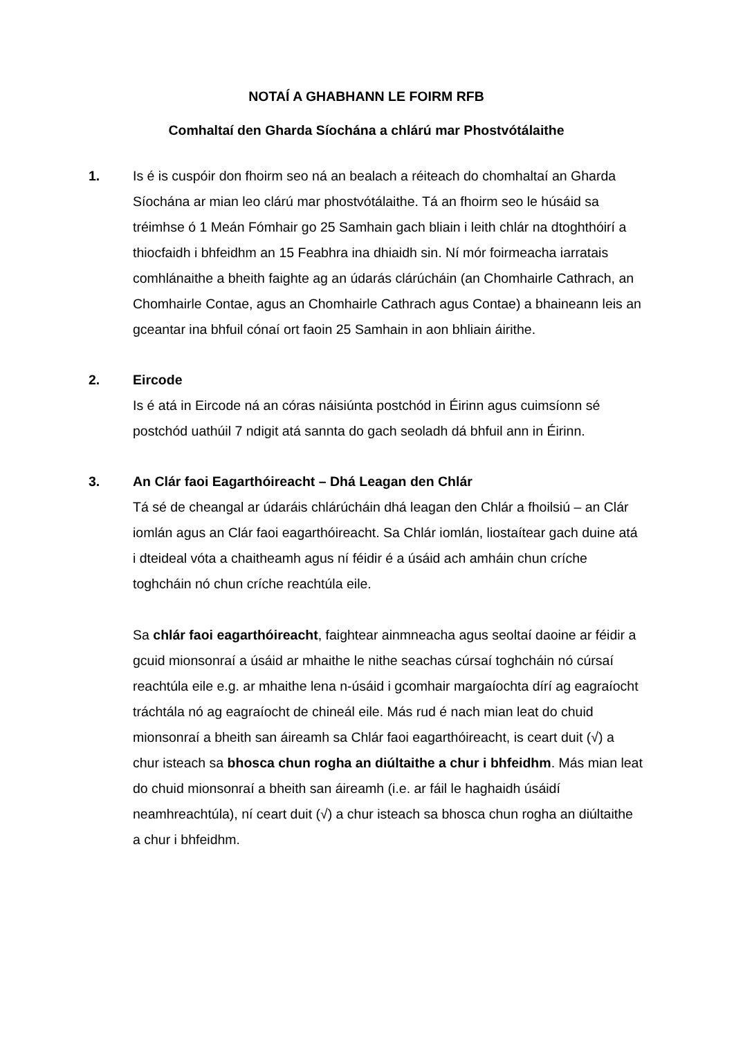NOTAÍ A GHABHANN LE FOIRM RFB
Comhaltaí den Gharda Síochána a chlárú mar Phostvótálaithe
1. Is é is cuspóir don fhoirm seo ná an bealach a réiteach do chomhaltaí an Gharda Síochána ar mian leo clárú mar phostvótálaithe. Tá an fhoirm seo le húsáid sa tréimhse ó 1 Meán Fómhair go 25 Samhain gach bliain i leith chlár na dtoghthóirí a thiocfaidh i bhfeidhm an 15 Feabhra ina dhiaidh sin. Ní mór foirmeacha iarratais comhlánaithe a bheith faighte ag an údarás clárúcháin (an Chomhairle Cathrach, an Chomhairle Contae, agus an Chomhairle Cathrach agus Contae) a bhaineann leis an gceantar ina bhfuil cónaí ort faoin 25 Samhain in aon bhliain áirithe.
2. Eircode
Is é atá in Eircode ná an córas náisiúnta postchód in Éirinn agus cuimsíonn sé postchód uathúil 7 ndigit atá sannta do gach seoladh dá bhfuil ann in Éirinn.
3. An Clár faoi Eagarthóireacht – Dhá Leagan den Chlár
Tá sé de cheangal ar údaráis chlárúcháin dhá leagan den Chlár a fhoilsiú – an Clár iomlán agus an Clár faoi eagarthóireacht. Sa Chlár iomlán, liostaítear gach duine atá i dteideal vóta a chaitheamh agus ní féidir é a úsáid ach amháin chun críche toghcháin nó chun críche reachtúla eile.
Sa chlár faoi eagarthóireacht, faightear ainmneacha agus seoltaí daoine ar féidir a gcuid mionsonraí a úsáid ar mhaithe le nithe seachas cúrsaí toghcháin nó cúrsaí reachtúla eile e.g. ar mhaithe lena n-úsáid i gcomhair margaíochta dírí ag eagraíocht tráchtála nó ag eagraíocht de chineál eile. Más rud é nach mian leat do chuid mionsonraí a bheith san áireamh sa Chlár faoi eagarthóireacht, is ceart duit (√) a chur isteach sa bhosca chun rogha an diúltaithe a chur i bhfeidhm. Más mian leat do chuid mionsonraí a bheith san áireamh (i.e. ar fáil le haghaidh úsáidí neamhreachtúla), ní ceart duit (√) a chur isteach sa bhosca chun rogha an diúltaithe a chur i bhfeidhm.